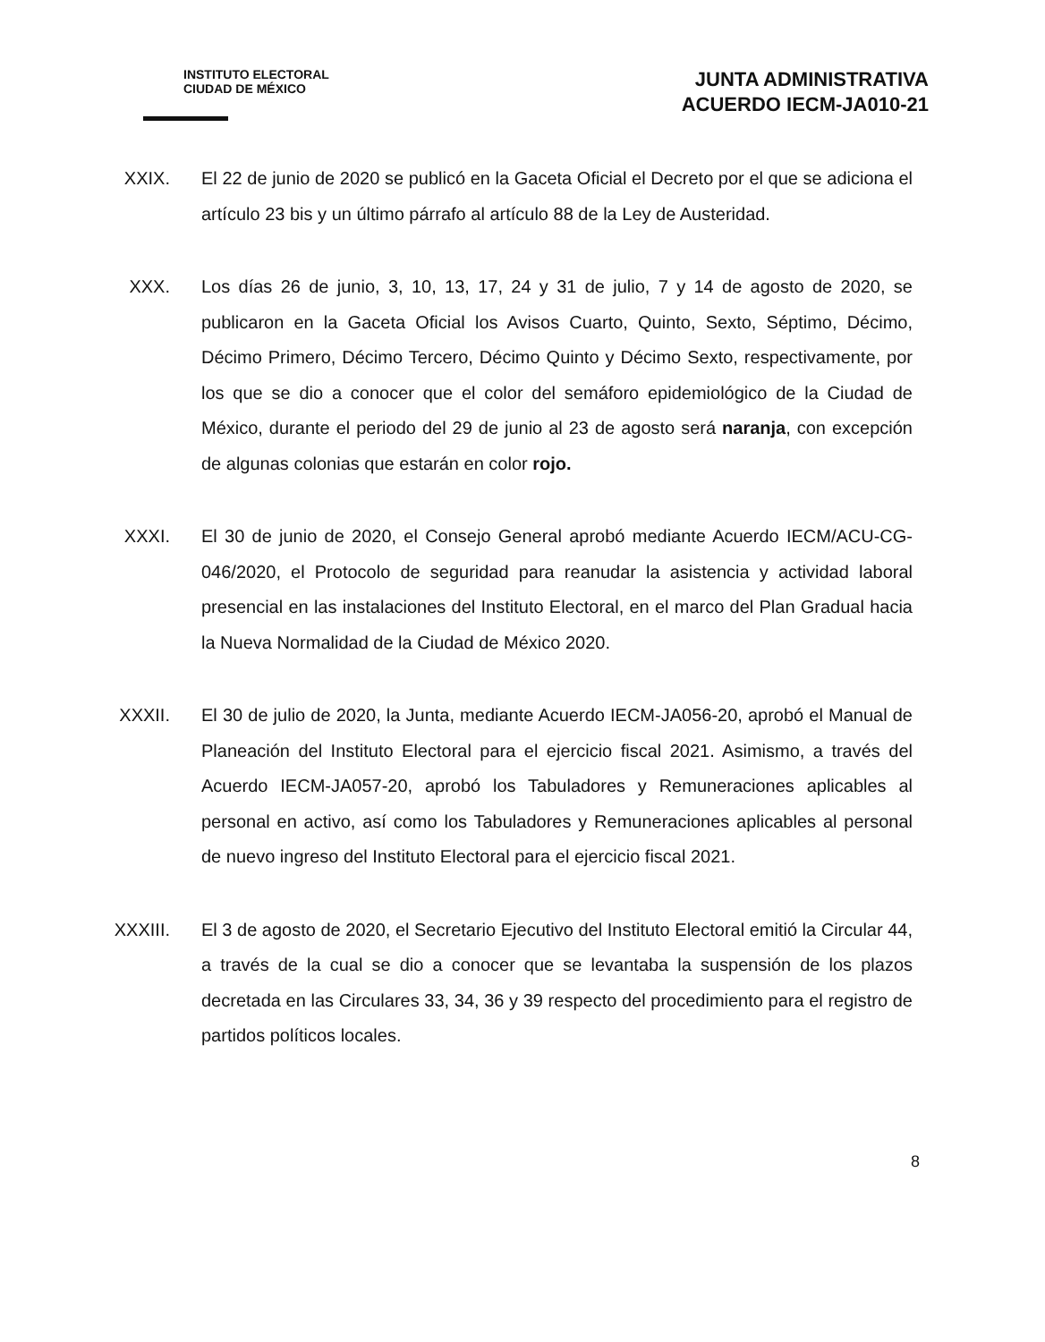INSTITUTO ELECTORAL
CIUDAD DE MÉXICO
JUNTA ADMINISTRATIVA
ACUERDO IECM-JA010-21
XXIX.
El 22 de junio de 2020 se publicó en la Gaceta Oficial el Decreto por el que se adiciona el artículo 23 bis y un último párrafo al artículo 88 de la Ley de Austeridad.
XXX.
Los días 26 de junio, 3, 10, 13, 17, 24 y 31 de julio, 7 y 14 de agosto de 2020, se publicaron en la Gaceta Oficial los Avisos Cuarto, Quinto, Sexto, Séptimo, Décimo, Décimo Primero, Décimo Tercero, Décimo Quinto y Décimo Sexto, respectivamente, por los que se dio a conocer que el color del semáforo epidemiológico de la Ciudad de México, durante el periodo del 29 de junio al 23 de agosto será naranja, con excepción de algunas colonias que estarán en color rojo.
XXXI.
El 30 de junio de 2020, el Consejo General aprobó mediante Acuerdo IECM/ACU-CG-046/2020, el Protocolo de seguridad para reanudar la asistencia y actividad laboral presencial en las instalaciones del Instituto Electoral, en el marco del Plan Gradual hacia la Nueva Normalidad de la Ciudad de México 2020.
XXXII.
El 30 de julio de 2020, la Junta, mediante Acuerdo IECM-JA056-20, aprobó el Manual de Planeación del Instituto Electoral para el ejercicio fiscal 2021. Asimismo, a través del Acuerdo IECM-JA057-20, aprobó los Tabuladores y Remuneraciones aplicables al personal en activo, así como los Tabuladores y Remuneraciones aplicables al personal de nuevo ingreso del Instituto Electoral para el ejercicio fiscal 2021.
XXXIII.
El 3 de agosto de 2020, el Secretario Ejecutivo del Instituto Electoral emitió la Circular 44, a través de la cual se dio a conocer que se levantaba la suspensión de los plazos decretada en las Circulares 33, 34, 36 y 39 respecto del procedimiento para el registro de partidos políticos locales.
8